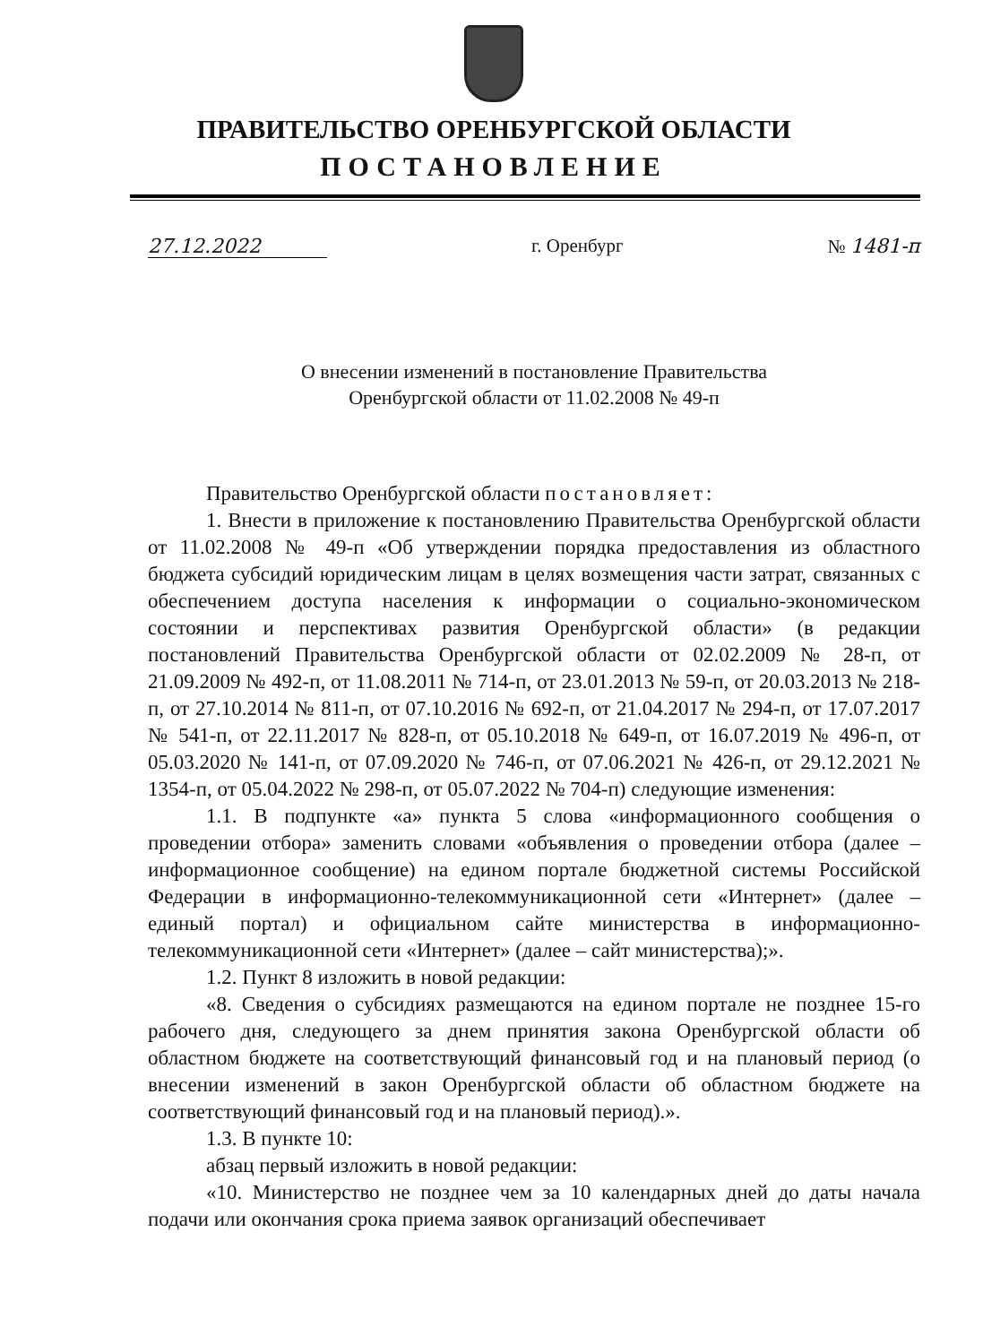ПРАВИТЕЛЬСТВО ОРЕНБУРГСКОЙ ОБЛАСТИ
ПОСТАНОВЛЕНИЕ
27.12.2022 г. Оренбург № 1481-п
О внесении изменений в постановление Правительства
Оренбургской области от 11.02.2008 № 49-п
Правительство Оренбургской области постановляет:
1. Внести в приложение к постановлению Правительства Оренбургской области от 11.02.2008 № 49-п «Об утверждении порядка предоставления из областного бюджета субсидий юридическим лицам в целях возмещения части затрат, связанных с обеспечением доступа населения к информации о социально-экономическом состоянии и перспективах развития Оренбургской области» (в редакции постановлений Правительства Оренбургской области от 02.02.2009 № 28-п, от 21.09.2009 № 492-п, от 11.08.2011 № 714-п, от 23.01.2013 № 59-п, от 20.03.2013 № 218-п, от 27.10.2014 № 811-п, от 07.10.2016 № 692-п, от 21.04.2017 № 294-п, от 17.07.2017 № 541-п, от 22.11.2017 № 828-п, от 05.10.2018 № 649-п, от 16.07.2019 № 496-п, от 05.03.2020 № 141-п, от 07.09.2020 № 746-п, от 07.06.2021 № 426-п, от 29.12.2021 № 1354-п, от 05.04.2022 № 298-п, от 05.07.2022 № 704-п) следующие изменения:
1.1. В подпункте «а» пункта 5 слова «информационного сообщения о проведении отбора» заменить словами «объявления о проведении отбора (далее – информационное сообщение) на едином портале бюджетной системы Российской Федерации в информационно-телекоммуникационной сети «Интернет» (далее – единый портал) и официальном сайте министерства в информационно-телекоммуникационной сети «Интернет» (далее – сайт министерства);».
1.2. Пункт 8 изложить в новой редакции:
«8. Сведения о субсидиях размещаются на едином портале не позднее 15-го рабочего дня, следующего за днем принятия закона Оренбургской области об областном бюджете на соответствующий финансовый год и на плановый период (о внесении изменений в закон Оренбургской области об областном бюджете на соответствующий финансовый год и на плановый период).».
1.3. В пункте 10:
абзац первый изложить в новой редакции:
«10. Министерство не позднее чем за 10 календарных дней до даты начала подачи или окончания срока приема заявок организаций обеспечивает